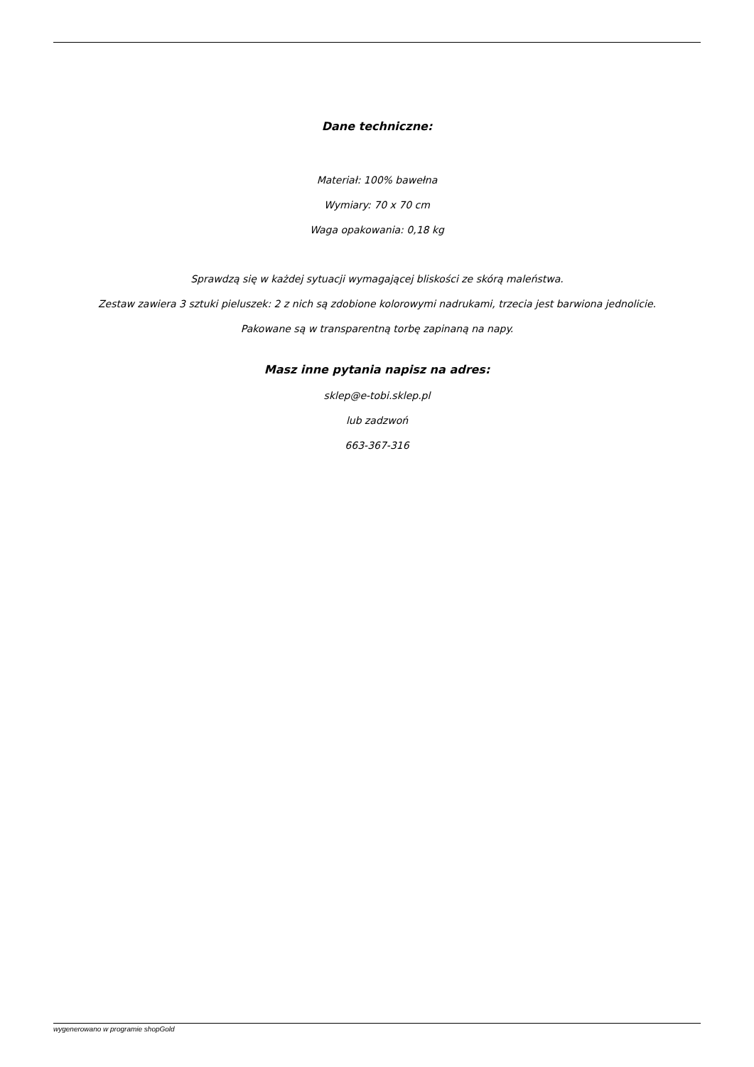Dane techniczne:
Materiał: 100% bawełna
Wymiary: 70 x 70 cm
Waga opakowania: 0,18 kg
Sprawdzą się w każdej sytuacji wymagającej bliskości ze skórą maleństwa.
Zestaw zawiera 3 sztuki pieluszek: 2 z nich są zdobione kolorowymi nadrukami, trzecia jest barwiona jednolicie.
Pakowane są w transparentną torbę zapinaną na napy.
Masz inne pytania napisz na adres:
sklep@e-tobi.sklep.pl
lub zadzwoń
663-367-316
wygenerowano w programie shopGold